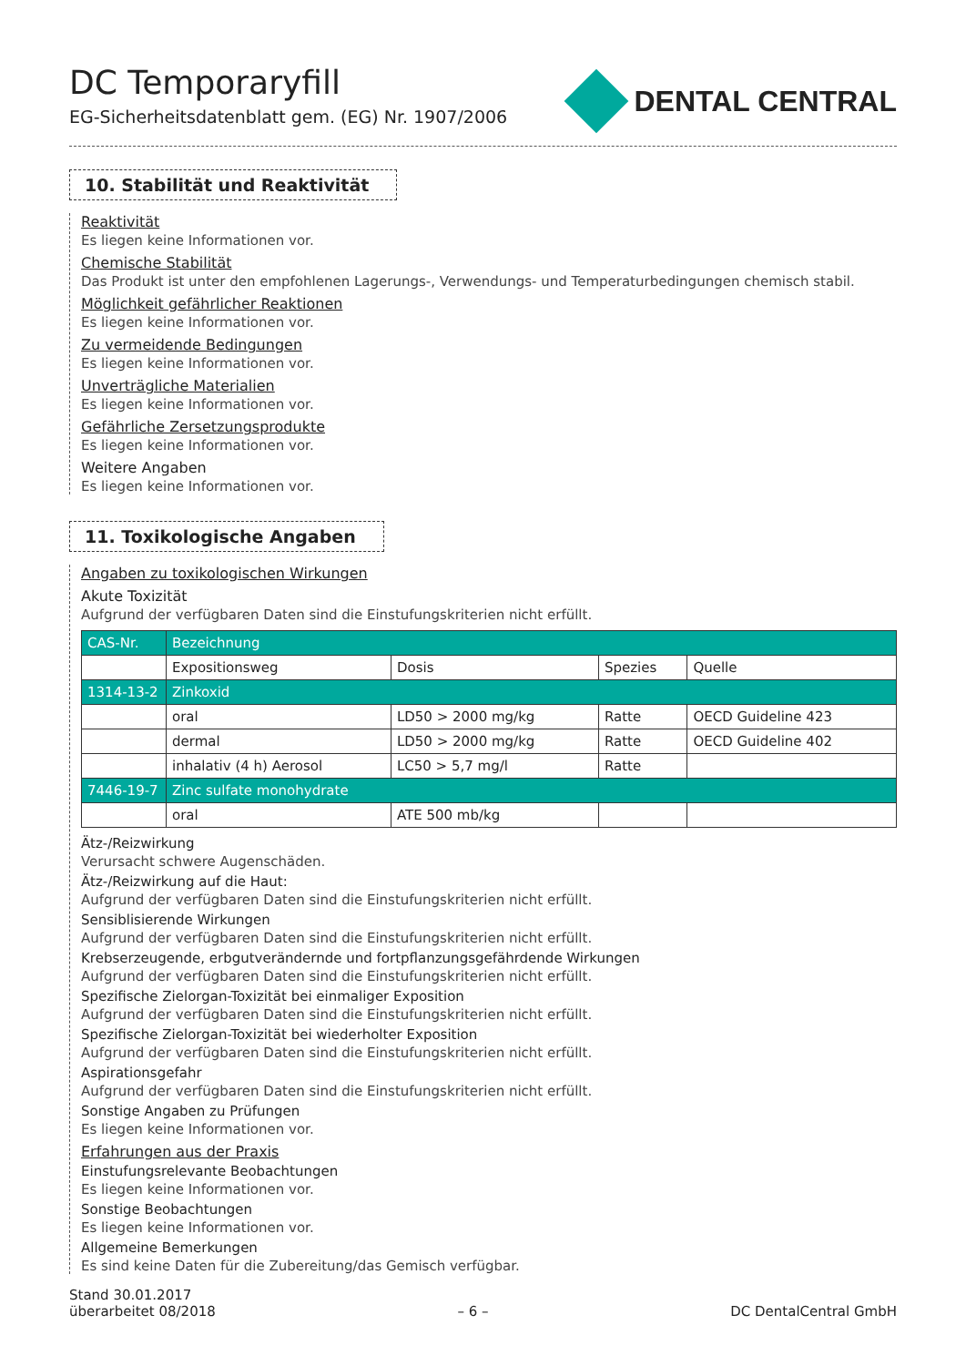DC Temporaryfill
EG-Sicherheitsdatenblatt gem. (EG) Nr. 1907/2006
DENTAL CENTRAL
10. Stabilität und Reaktivität
Reaktivität
Es liegen keine Informationen vor.
Chemische Stabilität
Das Produkt ist unter den empfohlenen Lagerungs-, Verwendungs- und Temperaturbedingungen chemisch stabil.
Möglichkeit gefährlicher Reaktionen
Es liegen keine Informationen vor.
Zu vermeidende Bedingungen
Es liegen keine Informationen vor.
Unverträgliche Materialien
Es liegen keine Informationen vor.
Gefährliche Zersetzungsprodukte
Es liegen keine Informationen vor.
Weitere Angaben
Es liegen keine Informationen vor.
11. Toxikologische Angaben
Angaben zu toxikologischen Wirkungen
Akute Toxizität
Aufgrund der verfügbaren Daten sind die Einstufungskriterien nicht erfüllt.
| CAS-Nr. | Bezeichnung | | | |
| | Expositionsweg | Dosis | Spezies | Quelle |
| 1314-13-2 | Zinkoxid | | | |
| | oral | LD50 > 2000 mg/kg | Ratte | OECD Guideline 423 |
| | dermal | LD50 > 2000 mg/kg | Ratte | OECD Guideline 402 |
| | inhalativ (4 h) Aerosol | LC50 > 5,7 mg/l | Ratte | |
| 7446-19-7 | Zinc sulfate monohydrate | | | |
| | oral | ATE 500 mb/kg | | |
Ätz-/Reizwirkung
Verursacht schwere Augenschäden.
Ätz-/Reizwirkung auf die Haut:
Aufgrund der verfügbaren Daten sind die Einstufungskriterien nicht erfüllt.
Sensiblisierende Wirkungen
Aufgrund der verfügbaren Daten sind die Einstufungskriterien nicht erfüllt.
Krebserzeugende, erbgutverändernde und fortpflanzungsgefährdende Wirkungen
Aufgrund der verfügbaren Daten sind die Einstufungskriterien nicht erfüllt.
Spezifische Zielorgan-Toxizität bei einmaliger Exposition
Aufgrund der verfügbaren Daten sind die Einstufungskriterien nicht erfüllt.
Spezifische Zielorgan-Toxizität bei wiederholter Exposition
Aufgrund der verfügbaren Daten sind die Einstufungskriterien nicht erfüllt.
Aspirationsgefahr
Aufgrund der verfügbaren Daten sind die Einstufungskriterien nicht erfüllt.
Sonstige Angaben zu Prüfungen
Es liegen keine Informationen vor.
Erfahrungen aus der Praxis
Einstufungsrelevante Beobachtungen
Es liegen keine Informationen vor.
Sonstige Beobachtungen
Es liegen keine Informationen vor.
Allgemeine Bemerkungen
Es sind keine Daten für die Zubereitung/das Gemisch verfügbar.
Stand 30.01.2017
überarbeitet 08/2018
– 6 –
DC DentalCentral GmbH